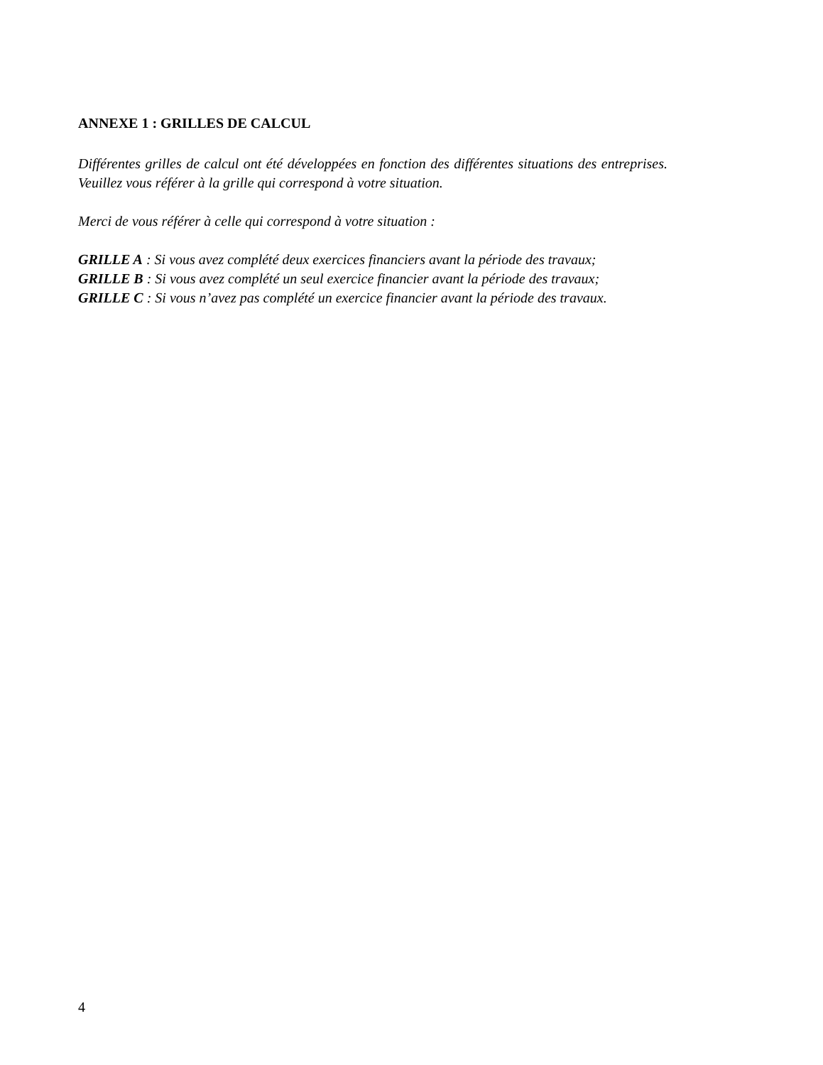ANNEXE 1 : GRILLES DE CALCUL
Différentes grilles de calcul ont été développées en fonction des différentes situations des entreprises. Veuillez vous référer à la grille qui correspond à votre situation.
Merci de vous référer à celle qui correspond à votre situation :
GRILLE A : Si vous avez complété deux exercices financiers avant la période des travaux;
GRILLE B : Si vous avez complété un seul exercice financier avant la période des travaux;
GRILLE C : Si vous n’avez pas complété un exercice financier avant la période des travaux.
4